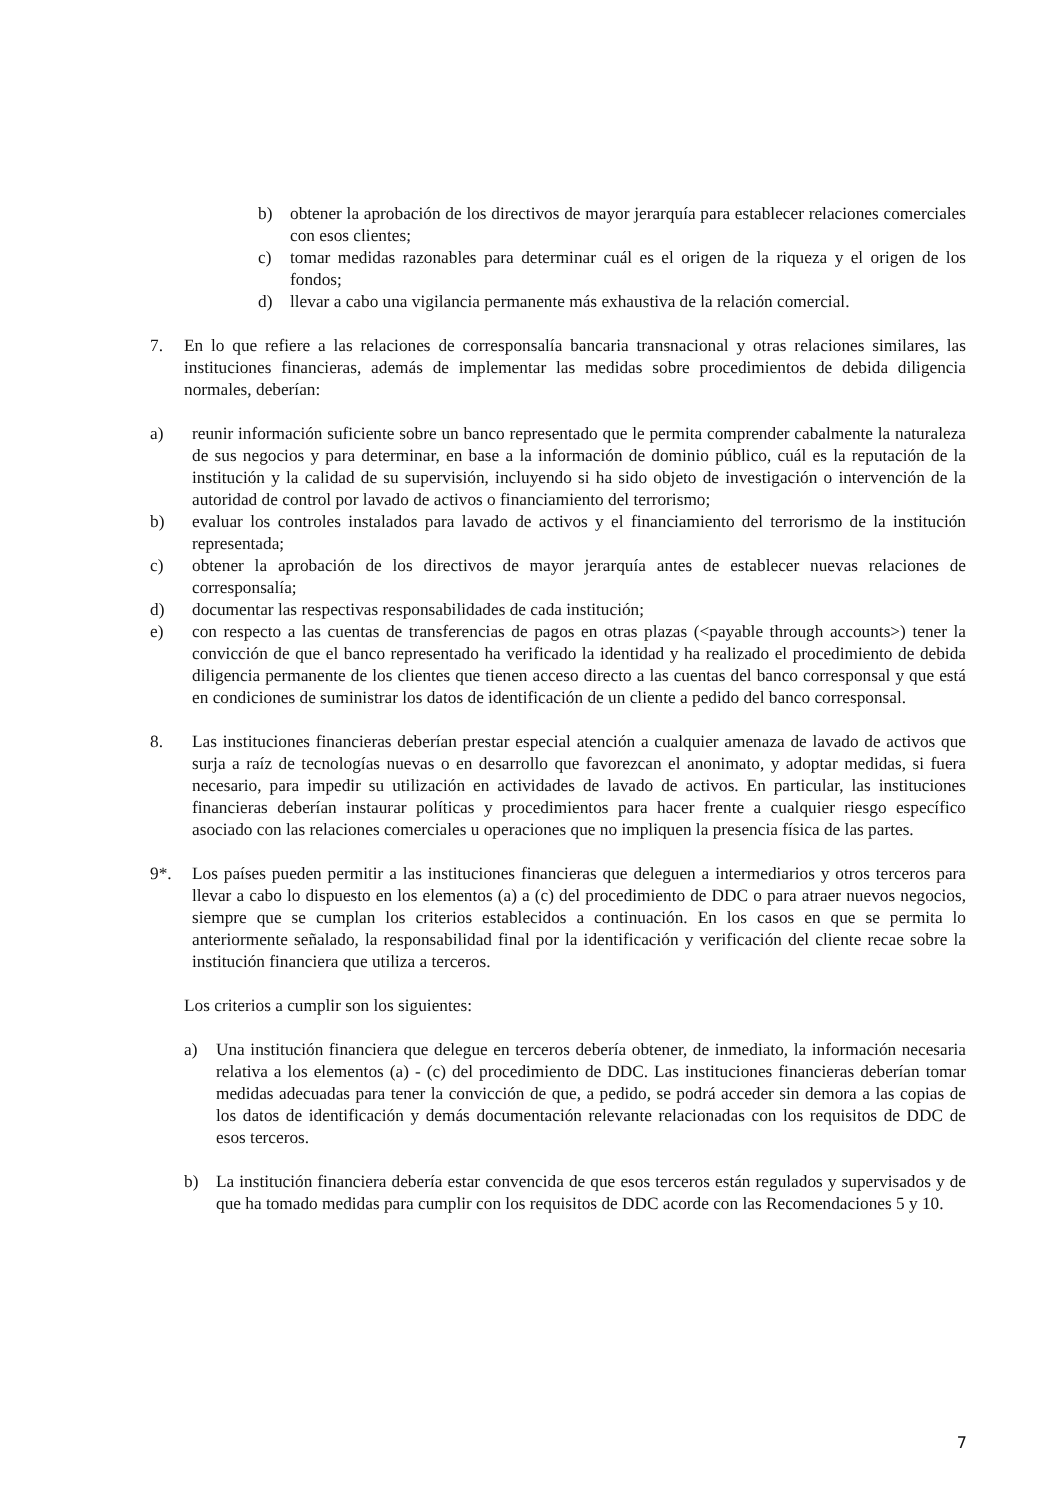b) obtener la aprobación de los directivos de mayor jerarquía para establecer relaciones comerciales con esos clientes;
c) tomar medidas razonables para determinar cuál es el origen de la riqueza y el origen de los fondos;
d) llevar a cabo una vigilancia permanente más exhaustiva de la relación comercial.
7. En lo que refiere a las relaciones de corresponsalía bancaria transnacional y otras relaciones similares, las instituciones financieras, además de implementar las medidas sobre procedimientos de debida diligencia normales, deberían:
a) reunir información suficiente sobre un banco representado que le permita comprender cabalmente la naturaleza de sus negocios y para determinar, en base a la información de dominio público, cuál es la reputación de la institución y la calidad de su supervisión, incluyendo si ha sido objeto de investigación o intervención de la autoridad de control por lavado de activos o financiamiento del terrorismo;
b) evaluar los controles instalados para lavado de activos y el financiamiento del terrorismo de la institución representada;
c) obtener la aprobación de los directivos de mayor jerarquía antes de establecer nuevas relaciones de corresponsalía;
d) documentar las respectivas responsabilidades de cada institución;
e) con respecto a las cuentas de transferencias de pagos en otras plazas (<payable through accounts>) tener la convicción de que el banco representado ha verificado la identidad y ha realizado el procedimiento de debida diligencia permanente de los clientes que tienen acceso directo a las cuentas del banco corresponsal y que está en condiciones de suministrar los datos de identificación de un cliente a pedido del banco corresponsal.
8. Las instituciones financieras deberían prestar especial atención a cualquier amenaza de lavado de activos que surja a raíz de tecnologías nuevas o en desarrollo que favorezcan el anonimato, y adoptar medidas, si fuera necesario, para impedir su utilización en actividades de lavado de activos. En particular, las instituciones financieras deberían instaurar políticas y procedimientos para hacer frente a cualquier riesgo específico asociado con las relaciones comerciales u operaciones que no impliquen la presencia física de las partes.
9*. Los países pueden permitir a las instituciones financieras que deleguen a intermediarios y otros terceros para llevar a cabo lo dispuesto en los elementos (a) a (c) del procedimiento de DDC o para atraer nuevos negocios, siempre que se cumplan los criterios establecidos a continuación. En los casos en que se permita lo anteriormente señalado, la responsabilidad final por la identificación y verificación del cliente recae sobre la institución financiera que utiliza a terceros.
Los criterios a cumplir son los siguientes:
a) Una institución financiera que delegue en terceros debería obtener, de inmediato, la información necesaria relativa a los elementos (a) - (c) del procedimiento de DDC. Las instituciones financieras deberían tomar medidas adecuadas para tener la convicción de que, a pedido, se podrá acceder sin demora a las copias de los datos de identificación y demás documentación relevante relacionadas con los requisitos de DDC de esos terceros.
b) La institución financiera debería estar convencida de que esos terceros están regulados y supervisados y de que ha tomado medidas para cumplir con los requisitos de DDC acorde con las Recomendaciones 5 y 10.
7